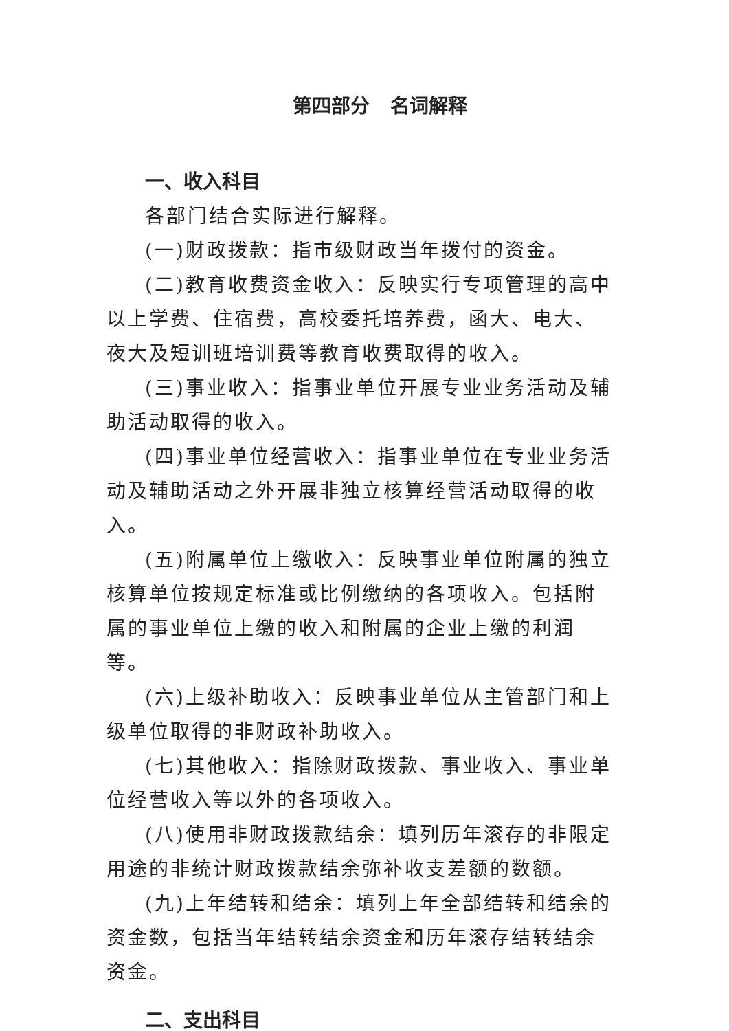第四部分 名词解释
一、收入科目
各部门结合实际进行解释。
(一)财政拨款：指市级财政当年拨付的资金。
(二)教育收费资金收入：反映实行专项管理的高中以上学费、住宿费，高校委托培养费，函大、电大、夜大及短训班培训费等教育收费取得的收入。
(三)事业收入：指事业单位开展专业业务活动及辅助活动取得的收入。
(四)事业单位经营收入：指事业单位在专业业务活动及辅助活动之外开展非独立核算经营活动取得的收入。
(五)附属单位上缴收入：反映事业单位附属的独立核算单位按规定标准或比例缴纳的各项收入。包括附属的事业单位上缴的收入和附属的企业上缴的利润等。
(六)上级补助收入：反映事业单位从主管部门和上级单位取得的非财政补助收入。
(七)其他收入：指除财政拨款、事业收入、事业单位经营收入等以外的各项收入。
(八)使用非财政拨款结余：填列历年滚存的非限定用途的非统计财政拨款结余弥补收支差额的数额。
(九)上年结转和结余：填列上年全部结转和结余的资金数，包括当年结转结余资金和历年滚存结转结余资金。
二、支出科目